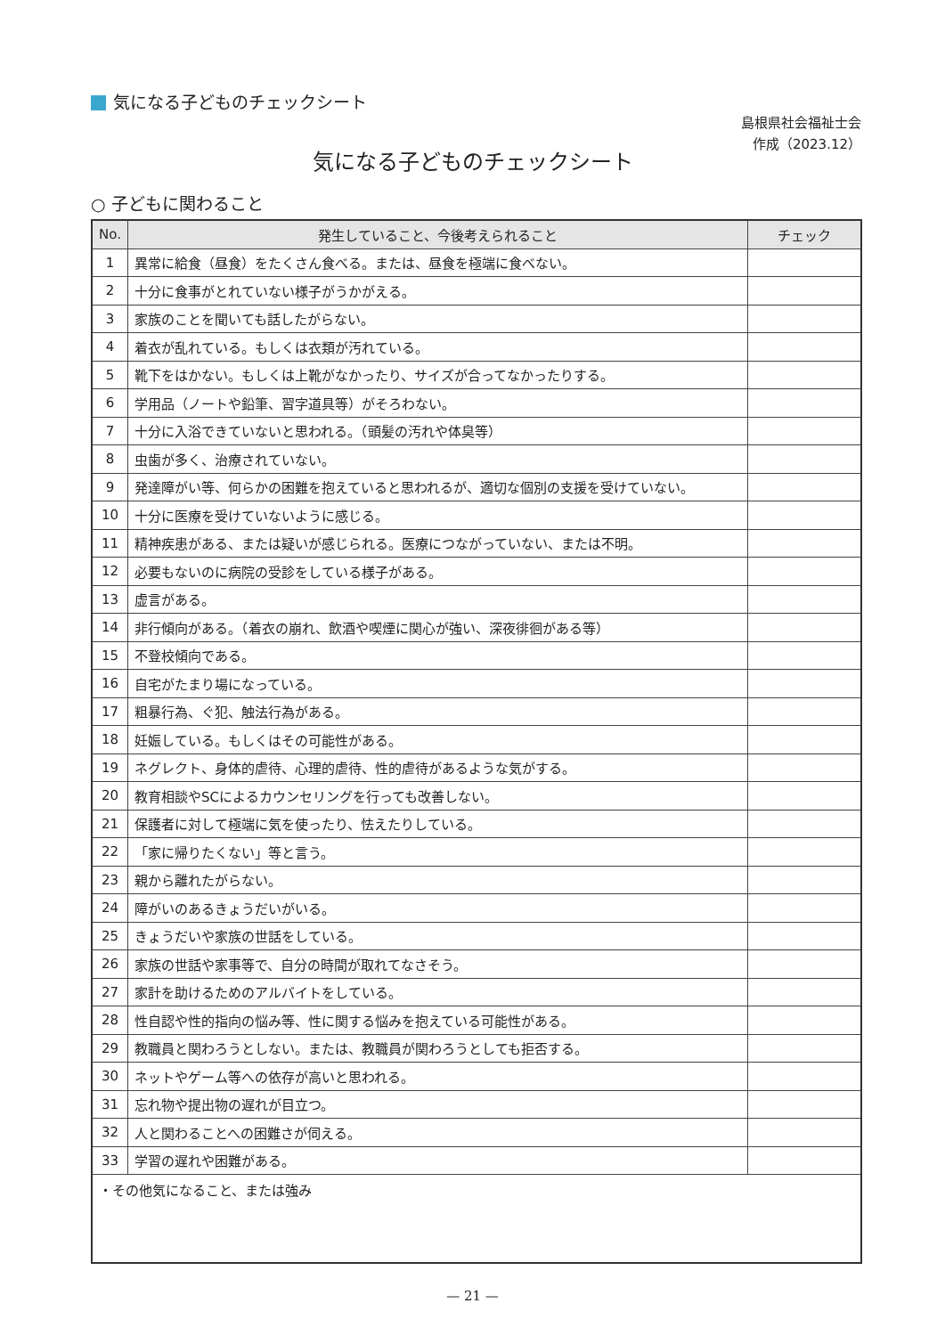気になる子どものチェックシート
島根県社会福祉士会
作成（2023.12）
気になる子どものチェックシート
○ 子どもに関わること
| No. | 発生していること、今後考えられること | チェック |
| --- | --- | --- |
| 1 | 異常に給食（昼食）をたくさん食べる。または、昼食を極端に食べない。 | |
| 2 | 十分に食事がとれていない様子がうかがえる。 | |
| 3 | 家族のことを聞いても話したがらない。 | |
| 4 | 着衣が乱れている。もしくは衣類が汚れている。 | |
| 5 | 靴下をはかない。もしくは上靴がなかったり、サイズが合ってなかったりする。 | |
| 6 | 学用品（ノートや鉛筆、習字道具等）がそろわない。 | |
| 7 | 十分に入浴できていないと思われる。（頭髪の汚れや体臭等） | |
| 8 | 虫歯が多く、治療されていない。 | |
| 9 | 発達障がい等、何らかの困難を抱えていると思われるが、適切な個別の支援を受けていない。 | |
| 10 | 十分に医療を受けていないように感じる。 | |
| 11 | 精神疾患がある、または疑いが感じられる。医療につながっていない、または不明。 | |
| 12 | 必要もないのに病院の受診をしている様子がある。 | |
| 13 | 虚言がある。 | |
| 14 | 非行傾向がある。（着衣の崩れ、飲酒や喫煙に関心が強い、深夜徘徊がある等） | |
| 15 | 不登校傾向である。 | |
| 16 | 自宅がたまり場になっている。 | |
| 17 | 粗暴行為、ぐ犯、触法行為がある。 | |
| 18 | 妊娠している。もしくはその可能性がある。 | |
| 19 | ネグレクト、身体的虐待、心理的虐待、性的虐待があるような気がする。 | |
| 20 | 教育相談やSCによるカウンセリングを行っても改善しない。 | |
| 21 | 保護者に対して極端に気を使ったり、怯えたりしている。 | |
| 22 | 「家に帰りたくない」等と言う。 | |
| 23 | 親から離れたがらない。 | |
| 24 | 障がいのあるきょうだいがいる。 | |
| 25 | きょうだいや家族の世話をしている。 | |
| 26 | 家族の世話や家事等で、自分の時間が取れてなさそう。 | |
| 27 | 家計を助けるためのアルバイトをしている。 | |
| 28 | 性自認や性的指向の悩み等、性に関する悩みを抱えている可能性がある。 | |
| 29 | 教職員と関わろうとしない。または、教職員が関わろうとしても拒否する。 | |
| 30 | ネットやゲーム等への依存が高いと思われる。 | |
| 31 | 忘れ物や提出物の遅れが目立つ。 | |
| 32 | 人と関わることへの困難さが伺える。 | |
| 33 | 学習の遅れや困難がある。 | |
| ・その他気になること、または強み | | |
— 21 —